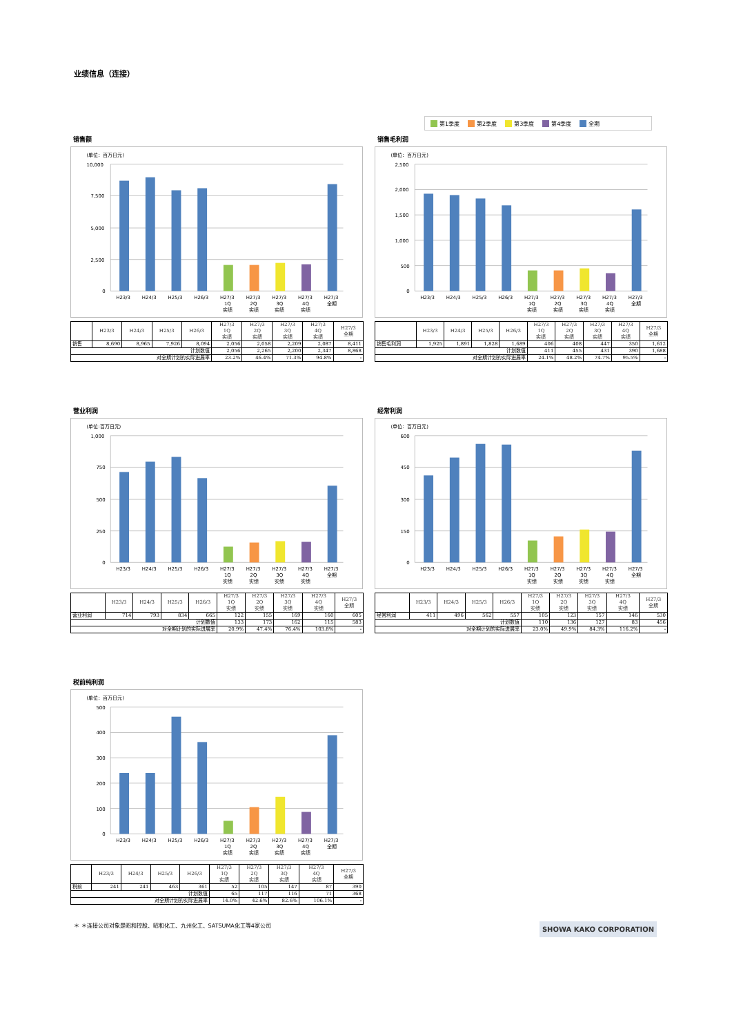业绩信息（连接）
第1季度 第2季度 第3季度 第4季度 全期
销售额
(单位：百万日元)
10,000
7,500
5,000
2,500
0
H23/3
H24/3
H25/3
H26/3
H27/3
1Q
实绩
H27/3
2Q
实绩
H27/3
3Q
实绩
H27/3
4Q
实绩
H27/3
全期
| | H23/3 | H24/3 | H25/3 | H26/3 | H27/3 1Q 实绩 | H27/3 2Q 实绩 | H27/3 3Q 实绩 | H27/3 4Q 实绩 | H27/3 全期 |
| --- | --- | --- | --- | --- | --- | --- | --- | --- | --- |
| 销售 | 8,690 | 8,965 | 7,926 | 8,094 | 2,056 | 2,058 | 2,209 | 2,087 | 8,411 |
| 计划数值 | | | | | 2,056 | 2,265 | 2,200 | 2,347 | 8,868 |
| 对全期计划的实际进展率 | | | | | 23.2% | 46.4% | 71.3% | 94.8% | - |
销售毛利润
(单位：百万日元)
2,500
2,000
1,500
1,000
500
0
H23/3
H24/3
H25/3
H26/3
H27/3
1Q
实绩
H27/3
2Q
实绩
H27/3
3Q
实绩
H27/3
4Q
实绩
H27/3
全期
| | H23/3 | H24/3 | H25/3 | H26/3 | H27/3 1Q 实绩 | H27/3 2Q 实绩 | H27/3 3Q 实绩 | H27/3 4Q 实绩 | H27/3 全期 |
| --- | --- | --- | --- | --- | --- | --- | --- | --- | --- |
| 销售毛利润 | 1,925 | 1,891 | 1,828 | 1,689 | 406 | 408 | 447 | 350 | 1,612 |
| 计划数值 | | | | | 411 | 455 | 431 | 390 | 1,688 |
| 对全期计划的实际进展率 | | | | | 24.1% | 48.2% | 74.7% | 95.5% | - |
营业利润
(单位:百万日元)
1,000
750
500
250
0
H23/3
H24/3
H25/3
H26/3
H27/3
1Q
实绩
H27/3
2Q
实绩
H27/3
3Q
实绩
H27/3
4Q
实绩
H27/3
全期
| | H23/3 | H24/3 | H25/3 | H26/3 | H27/3 1Q 实绩 | H27/3 2Q 实绩 | H27/3 3Q 实绩 | H27/3 4Q 实绩 | H27/3 全期 |
| --- | --- | --- | --- | --- | --- | --- | --- | --- | --- |
| 营业利润 | 714 | 793 | 834 | 665 | 122 | 155 | 169 | 160 | 605 |
| 计划数值 | | | | | 133 | 173 | 162 | 115 | 583 |
| 对全期计划的实际进展率 | | | | | 20.9% | 47.4% | 76.4% | 103.8% | - |
经常利润
(单位：百万日元)
600
450
300
150
0
H23/3
H24/3
H25/3
H26/3
H27/3
1Q
实绩
H27/3
2Q
实绩
H27/3
3Q
实绩
H27/3
4Q
实绩
H27/3
全期
| | H23/3 | H24/3 | H25/3 | H26/3 | H27/3 1Q 实绩 | H27/3 2Q 实绩 | H27/3 3Q 实绩 | H27/3 4Q 实绩 | H27/3 全期 |
| --- | --- | --- | --- | --- | --- | --- | --- | --- | --- |
| 经常利润 | 411 | 496 | 562 | 557 | 105 | 123 | 157 | 146 | 530 |
| 计划数值 | | | | | 110 | 136 | 127 | 83 | 456 |
| 对全期计划的实际进展率 | | | | | 23.0% | 49.9% | 84.3% | 116.2% | - |
税前纯利润
(单位：百万日元)
500
400
300
200
100
0
H23/3
H24/3
H25/3
H26/3
H27/3
1Q
实绩
H27/3
2Q
实绩
H27/3
3Q
实绩
H27/3
4Q
实绩
H27/3
全期
| | H23/3 | H24/3 | H25/3 | H26/3 | H27/3 1Q 实绩 | H27/3 2Q 实绩 | H27/3 3Q 实绩 | H27/3 4Q 实绩 | H27/3 全期 |
| --- | --- | --- | --- | --- | --- | --- | --- | --- | --- |
| 税前 | 241 | 241 | 463 | 361 | 52 | 105 | 147 | 87 | 390 |
| 计划数值 | | | | | 65 | 117 | 116 | 71 | 368 |
| 对全期计划的实际进展率 | | | | | 14.0% | 42.6% | 82.6% | 106.1% | - |
＊ ＊连接公司对象是昭和控股、昭和化工、九州化工、SATSUMA化工等4家公司 SHOWA KAKO CORPORATION